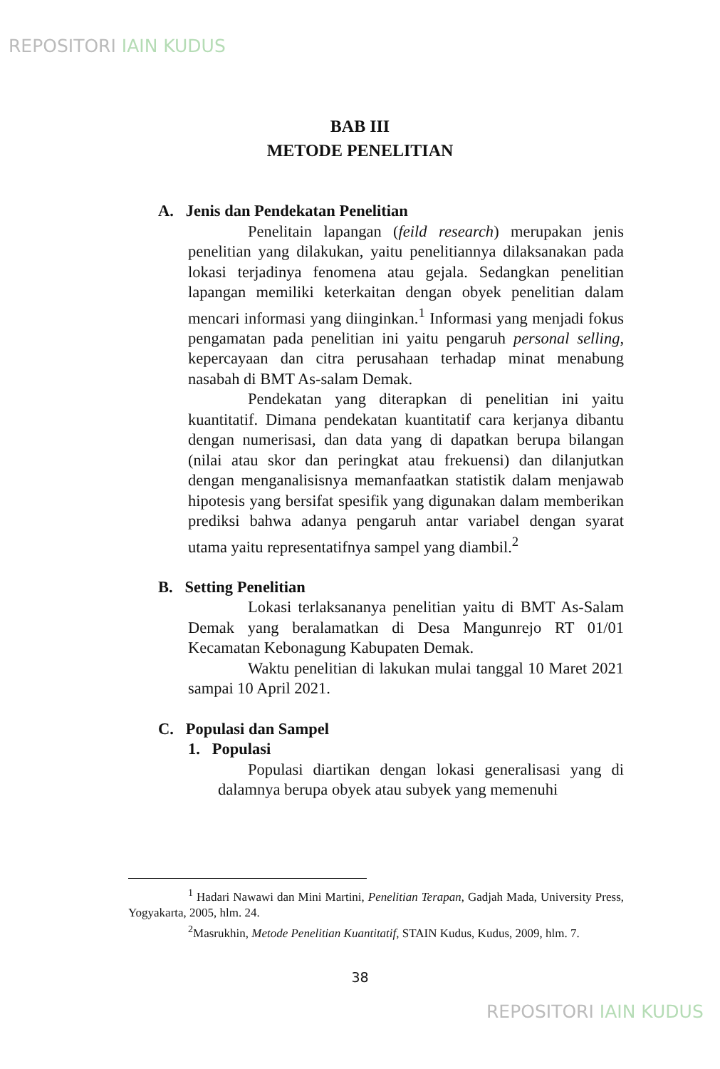REPOSITORI IAIN KUDUS
BAB III
METODE PENELITIAN
A. Jenis dan Pendekatan Penelitian
Penelitain lapangan (feild research) merupakan jenis penelitian yang dilakukan, yaitu penelitiannya dilaksanakan pada lokasi terjadinya fenomena atau gejala. Sedangkan penelitian lapangan memiliki keterkaitan dengan obyek penelitian dalam mencari informasi yang diinginkan.<sup>1</sup> Informasi yang menjadi fokus pengamatan pada penelitian ini yaitu pengaruh personal selling, kepercayaan dan citra perusahaan terhadap minat menabung nasabah di BMT As-salam Demak.
Pendekatan yang diterapkan di penelitian ini yaitu kuantitatif. Dimana pendekatan kuantitatif cara kerjanya dibantu dengan numerisasi, dan data yang di dapatkan berupa bilangan (nilai atau skor dan peringkat atau frekuensi) dan dilanjutkan dengan menganalisisnya memanfaatkan statistik dalam menjawab hipotesis yang bersifat spesifik yang digunakan dalam memberikan prediksi bahwa adanya pengaruh antar variabel dengan syarat utama yaitu representatifnya sampel yang diambil.<sup>2</sup>
B. Setting Penelitian
Lokasi terlaksananya penelitian yaitu di BMT As-Salam Demak yang beralamatkan di Desa Mangunrejo RT 01/01 Kecamatan Kebonagung Kabupaten Demak.
Waktu penelitian di lakukan mulai tanggal 10 Maret 2021 sampai 10 April 2021.
C. Populasi dan Sampel
1. Populasi
Populasi diartikan dengan lokasi generalisasi yang di dalamnya berupa obyek atau subyek yang memenuhi
<sup>1</sup> Hadari Nawawi dan Mini Martini, Penelitian Terapan, Gadjah Mada, University Press, Yogyakarta, 2005, hlm. 24.
<sup>2</sup> Masrukhin, Metode Penelitian Kuantitatif, STAIN Kudus, Kudus, 2009, hlm. 7.
38
REPOSITORI IAIN KUDUS